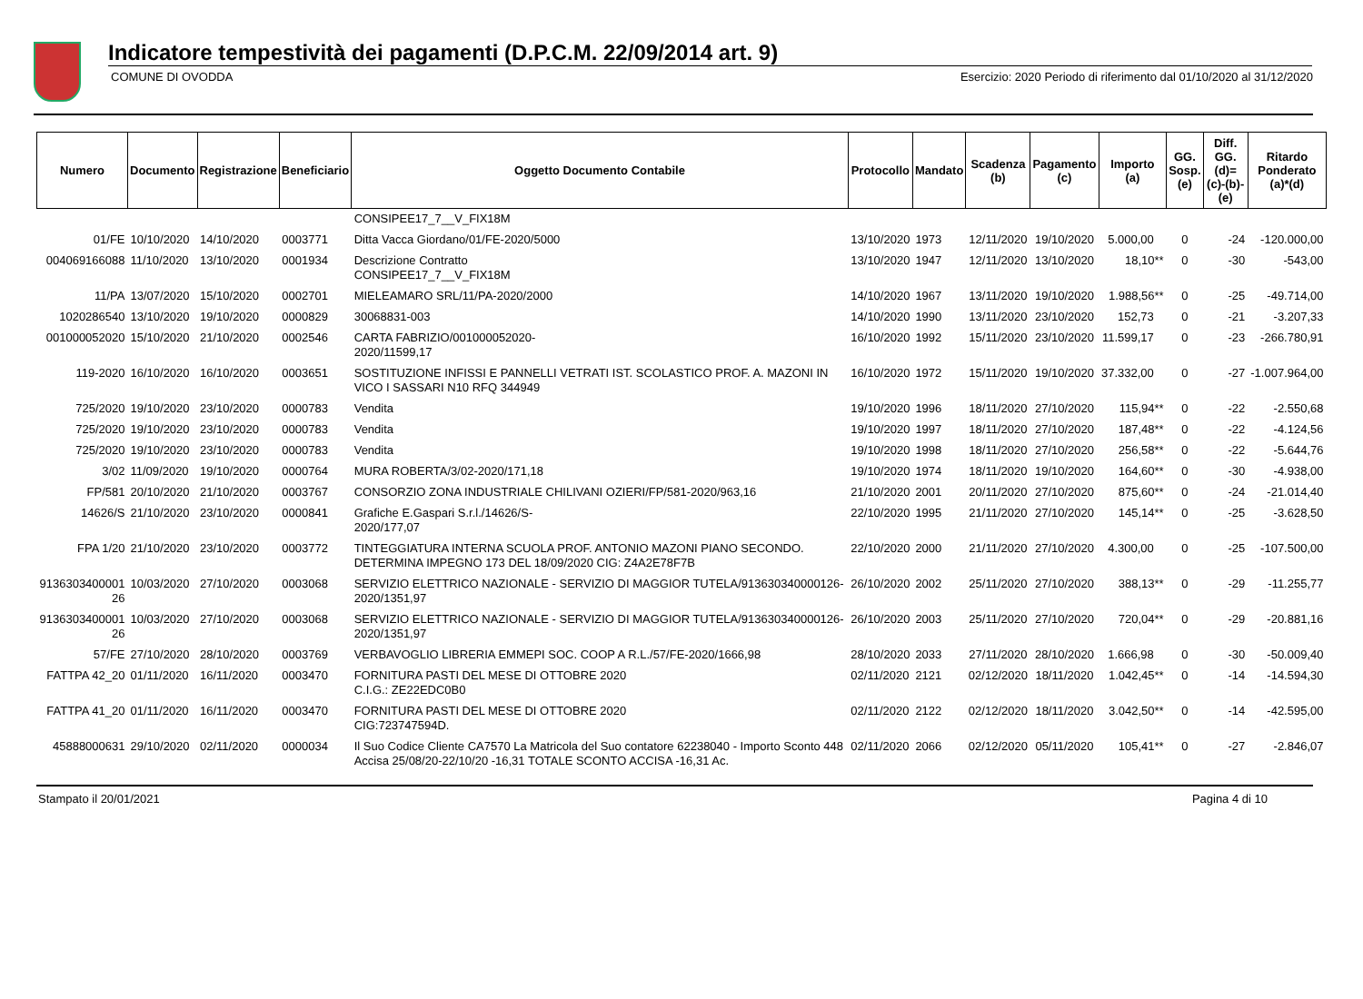Indicatore tempestività dei pagamenti (D.P.C.M. 22/09/2014 art. 9)
COMUNE DI OVODDA Esercizio: 2020 Periodo di riferimento dal 01/10/2020 al 31/12/2020
| Numero | Documento | Registrazione | Beneficiario | Oggetto Documento Contabile | Protocollo | Mandato | Scadenza (b) | Pagamento (c) | Importo (a) | GG. Sosp. (e) | Diff. GG. (d)=(c)-(b)- (e) | Ritardo Ponderato (a)*(d) |
| --- | --- | --- | --- | --- | --- | --- | --- | --- | --- | --- | --- | --- |
| | | | | CONSIPEE17_7__V_FIX18M | | | | | | | | |
| 01/FE | 10/10/2020 | 14/10/2020 | 0003771 | Ditta Vacca Giordano/01/FE-2020/5000 | 13/10/2020 | 1973 | 12/11/2020 | 19/10/2020 | 5.000,00 | 0 | -24 | -120.000,00 |
| 004069166088 | 11/10/2020 | 13/10/2020 | 0001934 | Descrizione Contratto CONSIPEE17_7__V_FIX18M | 13/10/2020 | 1947 | 12/11/2020 | 13/10/2020 | 18,10** | 0 | -30 | -543,00 |
| 11/PA | 13/07/2020 | 15/10/2020 | 0002701 | MIELEAMARO SRL/11/PA-2020/2000 | 14/10/2020 | 1967 | 13/11/2020 | 19/10/2020 | 1.988,56** | 0 | -25 | -49.714,00 |
| 1020286540 | 13/10/2020 | 19/10/2020 | 0000829 | 30068831-003 | 14/10/2020 | 1990 | 13/11/2020 | 23/10/2020 | 152,73 | 0 | -21 | -3.207,33 |
| 001000052020 | 15/10/2020 | 21/10/2020 | 0002546 | CARTA FABRIZIO/001000052020- 2020/11599,17 | 16/10/2020 | 1992 | 15/11/2020 | 23/10/2020 | 11.599,17 | 0 | -23 | -266.780,91 |
| 119-2020 | 16/10/2020 | 16/10/2020 | 0003651 | SOSTITUZIONE INFISSI E PANNELLI VETRATI IST. SCOLASTICO PROF. A. MAZONI IN VICO I SASSARI N10 RFQ 344949 | 16/10/2020 | 1972 | 15/11/2020 | 19/10/2020 | 37.332,00 | 0 | -27 | -1.007.964,00 |
| 725/2020 | 19/10/2020 | 23/10/2020 | 0000783 | Vendita | 19/10/2020 | 1996 | 18/11/2020 | 27/10/2020 | 115,94** | 0 | -22 | -2.550,68 |
| 725/2020 | 19/10/2020 | 23/10/2020 | 0000783 | Vendita | 19/10/2020 | 1997 | 18/11/2020 | 27/10/2020 | 187,48** | 0 | -22 | -4.124,56 |
| 725/2020 | 19/10/2020 | 23/10/2020 | 0000783 | Vendita | 19/10/2020 | 1998 | 18/11/2020 | 27/10/2020 | 256,58** | 0 | -22 | -5.644,76 |
| 3/02 | 11/09/2020 | 19/10/2020 | 0000764 | MURA ROBERTA/3/02-2020/171,18 | 19/10/2020 | 1974 | 18/11/2020 | 19/10/2020 | 164,60** | 0 | -30 | -4.938,00 |
| FP/581 | 20/10/2020 | 21/10/2020 | 0003767 | CONSORZIO ZONA INDUSTRIALE CHILIVANI OZIERI/FP/581-2020/963,16 | 21/10/2020 | 2001 | 20/11/2020 | 27/10/2020 | 875,60** | 0 | -24 | -21.014,40 |
| 14626/S | 21/10/2020 | 23/10/2020 | 0000841 | Grafiche E.Gaspari S.r.l./14626/S- 2020/177,07 | 22/10/2020 | 1995 | 21/11/2020 | 27/10/2020 | 145,14** | 0 | -25 | -3.628,50 |
| FPA 1/20 | 21/10/2020 | 23/10/2020 | 0003772 | TINTEGGIATURA INTERNA SCUOLA PROF. ANTONIO MAZONI PIANO SECONDO. DETERMINA IMPEGNO 173 DEL 18/09/2020 CIG: Z4A2E78F7B | 22/10/2020 | 2000 | 21/11/2020 | 27/10/2020 | 4.300,00 | 0 | -25 | -107.500,00 |
| 9136303400001 26 | 10/03/2020 | 27/10/2020 | 0003068 | SERVIZIO ELETTRICO NAZIONALE - SERVIZIO DI MAGGIOR TUTELA/913630340000126-2020/1351,97 | 26/10/2020 | 2002 | 25/11/2020 | 27/10/2020 | 388,13** | 0 | -29 | -11.255,77 |
| 9136303400001 26 | 10/03/2020 | 27/10/2020 | 0003068 | SERVIZIO ELETTRICO NAZIONALE - SERVIZIO DI MAGGIOR TUTELA/913630340000126-2020/1351,97 | 26/10/2020 | 2003 | 25/11/2020 | 27/10/2020 | 720,04** | 0 | -29 | -20.881,16 |
| 57/FE | 27/10/2020 | 28/10/2020 | 0003769 | VERBAVOGLIO LIBRERIA EMMEPI SOC. COOP A R.L./57/FE-2020/1666,98 | 28/10/2020 | 2033 | 27/11/2020 | 28/10/2020 | 1.666,98 | 0 | -30 | -50.009,40 |
| FATTPA 42_20 | 01/11/2020 | 16/11/2020 | 0003470 | FORNITURA PASTI DEL MESE DI OTTOBRE 2020 C.I.G.: ZE22EDC0B0 | 02/11/2020 | 2121 | 02/12/2020 | 18/11/2020 | 1.042,45** | 0 | -14 | -14.594,30 |
| FATTPA 41_20 | 01/11/2020 | 16/11/2020 | 0003470 | FORNITURA PASTI DEL MESE DI OTTOBRE 2020 CIG:723747594D. | 02/11/2020 | 2122 | 02/12/2020 | 18/11/2020 | 3.042,50** | 0 | -14 | -42.595,00 |
| 45888000631 | 29/10/2020 | 02/11/2020 | 0000034 | Il Suo Codice Cliente CA7570 La Matricola del Suo contatore 62238040 - Importo Sconto 448 Accisa 25/08/20-22/10/20 -16,31 TOTALE SCONTO ACCISA -16,31 Ac. | 02/11/2020 | 2066 | 02/12/2020 | 05/11/2020 | 105,41** | 0 | -27 | -2.846,07 |
Stampato il 20/01/2021 Pagina 4 di 10